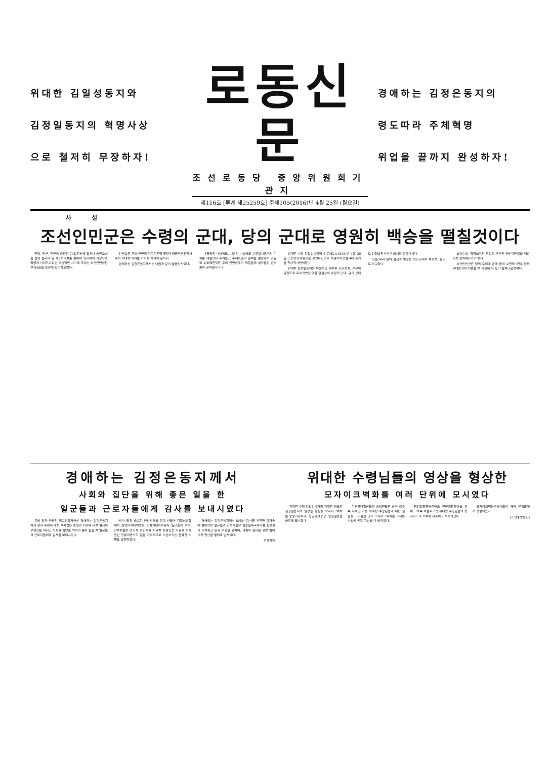위대한 김일성동지와
김정일동지의 혁명사상
으로 철저히 무장하자!
로동신문
조선로동당 중앙위원회기관지
제116호 [루계 제25259호] 주체105(2016)년 4월 25일 (월요일)
경애하는 김정은동지의
령도따라 주체혁명
위업을 끝까지 완성하자!
사설
조선인민군은 수령의 군대, 당의 군대로 영원히 백승을 떨칠것이다
전당, 전군, 전민이 충정의 70일전투에 떨쳐나 승전포성을 높이 울리며 당 제7차대회를 향하여 만리마의 기상으로 폭풍쳐 나아가고있는 격동적인 시기에 우리는 조선인민군창건 84돐을 뜻깊게 맞이하고있다.
건군절은 우리 인민의 자주적운명개척과 영웅적투쟁력사에서 거대한 의의를 가지는 력사의 날이다.
경애하는 김정은동지께서는 다음과 같이 말씀하시였다.
《영광의 나날에도, 시련의 나날에도 수령결사옹위의 기치를 제일먼저 추켜들고 주체혁명의 명맥을 앞장에서 견결히 수호해온것은 우리 인민군대가 혁명앞에 쌓아올린 공적중의 공적입니다.》
위대한 수령 김일성동지께서 주체21(1932)년 4월 25일 조선인민혁명군을 창건하신것은 혁명무력건설사에 특기할 력사적사변이였다.
위대한 김정일동지는 탁월하고 세련된 선군정치, 선군혁명령도로 우리 인민군대를 명실공히 수령의 군대, 당의 군대로 강화발전시키신 희세의 령장이시다.
오늘 우리 당의 결심과 명령은 인민군대의 목표로, 승리로 되고있다.
조국수호, 혁명보위의 최강의 무기인 군민대단결을 백방으로 강화해나가야 한다.
조선인민군은 당의 두리에 굳게 뭉쳐 수령의 군대, 당의 군대로서의 위용을 온 세상에 더 높이 떨쳐나갈것이다.
경애하는 김정은동지께서
사회와 집단을 위해 좋은 일을 한
일군들과 근로자들에게 감사를 보내시였다
우리 당과 인민의 최고령도자이신 경애하는 김정은동지께서 당과 수령에 대한 백옥같은 충정과 인민에 대한 멸사복무정신을 지니고 사회와 집단을 위하여 좋은 일을 한 일군들과 근로자들에게 감사를 보내시였다.
어머니당의 숭고한 인민사랑을 정히 받들어 김일성종합대학 평양의학대학병원 소화기내과학강좌 일군들과 의사, 간호원들은 뜨거운 인간애와 지극한 정성으로 사경에 처하였던 전류미병사의 딸을 기적적으로 소생시키는 훌륭한 소행을 발휘하였다.
경애하는 김정은동지께서 보내신 감사를 무한한 감격속에 받아안은 일군들과 근로자들은 김정일애국주의를 심장깊이 간직하고 당과 수령을 위하여, 사회와 집단을 위한 일에 더욱 헌신할 열의에 넘쳐있다.
본사기자
위대한 수령님들의 영상을 형상한
모자이크벽화를 여러 단위에 모시였다
위대한 수령 김일성동지와 위대한 령도자 김정일동지의 영상을 형상한 모자이크벽화를 평양기관차대, 평양곡산공장, 평양일용품공장에 모시였다.
기관차대일군들과 종업원들은 날이 갈수록 더해만 가는 위대한 수령님들에 대한 절절한 그리움을 안고 모자이크벽화를 모시는 사업에 온갖 지성을 다 바치였다.
평양일용품공장에도 인민생활향상을 위해 그토록 마음써오신 위대한 수령님들의 현지지도의 거룩한 자욱이 아로새겨졌다.
모자이크벽화준공식들이 해당 단위들에서 진행되였다.
[조선중앙통신]